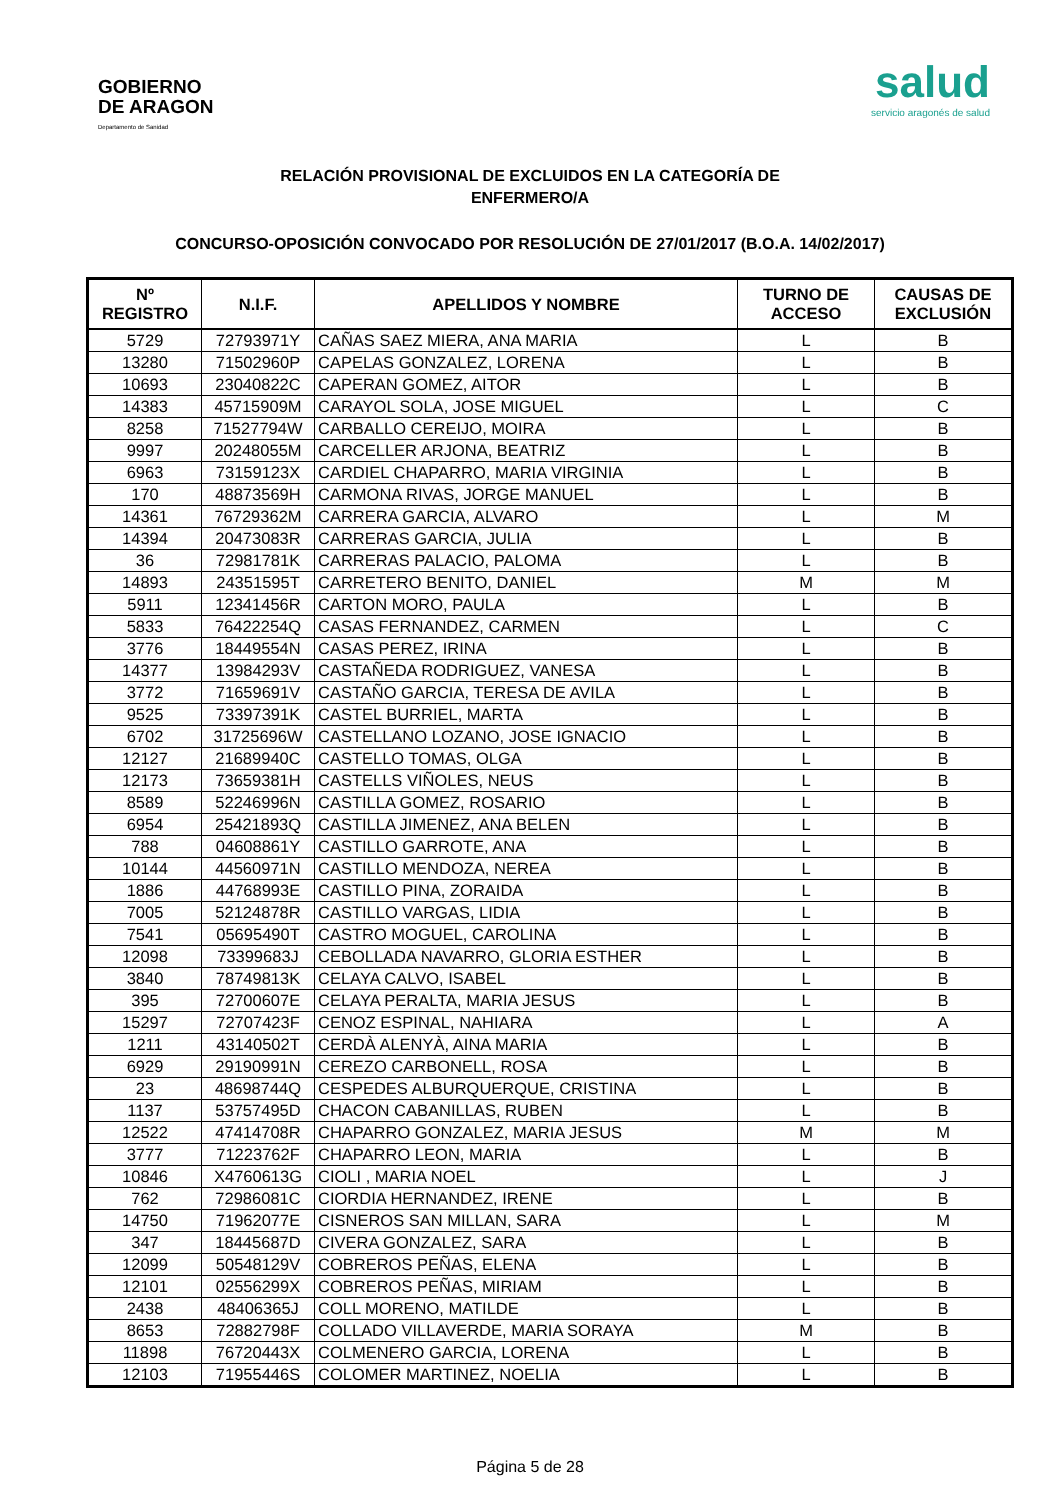GOBIERNO
DE ARAGON
Departamento de Sanidad
salud
servicio aragonés de salud
RELACIÓN PROVISIONAL DE EXCLUIDOS EN LA CATEGORÍA DE
ENFERMERO/A
CONCURSO-OPOSICIÓN CONVOCADO POR RESOLUCIÓN DE 27/01/2017 (B.O.A. 14/02/2017)
| Nº REGISTRO | N.I.F. | APELLIDOS Y NOMBRE | TURNO DE ACCESO | CAUSAS DE EXCLUSIÓN |
| --- | --- | --- | --- | --- |
| 5729 | 72793971Y | CAÑAS SAEZ MIERA, ANA MARIA | L | B |
| 13280 | 71502960P | CAPELAS GONZALEZ, LORENA | L | B |
| 10693 | 23040822C | CAPERAN GOMEZ, AITOR | L | B |
| 14383 | 45715909M | CARAYOL SOLA, JOSE MIGUEL | L | C |
| 8258 | 71527794W | CARBALLO CEREIJO, MOIRA | L | B |
| 9997 | 20248055M | CARCELLER ARJONA, BEATRIZ | L | B |
| 6963 | 73159123X | CARDIEL CHAPARRO, MARIA VIRGINIA | L | B |
| 170 | 48873569H | CARMONA RIVAS, JORGE MANUEL | L | B |
| 14361 | 76729362M | CARRERA GARCIA, ALVARO | L | M |
| 14394 | 20473083R | CARRERAS GARCIA, JULIA | L | B |
| 36 | 72981781K | CARRERAS PALACIO, PALOMA | L | B |
| 14893 | 24351595T | CARRETERO BENITO, DANIEL | M | M |
| 5911 | 12341456R | CARTON MORO, PAULA | L | B |
| 5833 | 76422254Q | CASAS FERNANDEZ, CARMEN | L | C |
| 3776 | 18449554N | CASAS PEREZ, IRINA | L | B |
| 14377 | 13984293V | CASTAÑEDA RODRIGUEZ, VANESA | L | B |
| 3772 | 71659691V | CASTAÑO GARCIA, TERESA DE AVILA | L | B |
| 9525 | 73397391K | CASTEL BURRIEL, MARTA | L | B |
| 6702 | 31725696W | CASTELLANO LOZANO, JOSE IGNACIO | L | B |
| 12127 | 21689940C | CASTELLO TOMAS, OLGA | L | B |
| 12173 | 73659381H | CASTELLS VIÑOLES, NEUS | L | B |
| 8589 | 52246996N | CASTILLA GOMEZ, ROSARIO | L | B |
| 6954 | 25421893Q | CASTILLA JIMENEZ, ANA BELEN | L | B |
| 788 | 04608861Y | CASTILLO GARROTE, ANA | L | B |
| 10144 | 44560971N | CASTILLO MENDOZA, NEREA | L | B |
| 1886 | 44768993E | CASTILLO PINA, ZORAIDA | L | B |
| 7005 | 52124878R | CASTILLO VARGAS, LIDIA | L | B |
| 7541 | 05695490T | CASTRO MOGUEL, CAROLINA | L | B |
| 12098 | 73399683J | CEBOLLADA NAVARRO, GLORIA ESTHER | L | B |
| 3840 | 78749813K | CELAYA CALVO, ISABEL | L | B |
| 395 | 72700607E | CELAYA PERALTA, MARIA JESUS | L | B |
| 15297 | 72707423F | CENOZ ESPINAL, NAHIARA | L | A |
| 1211 | 43140502T | CERDÀ ALENYÀ, AINA MARIA | L | B |
| 6929 | 29190991N | CEREZO CARBONELL, ROSA | L | B |
| 23 | 48698744Q | CESPEDES ALBURQUERQUE, CRISTINA | L | B |
| 1137 | 53757495D | CHACON CABANILLAS, RUBEN | L | B |
| 12522 | 47414708R | CHAPARRO GONZALEZ, MARIA JESUS | M | M |
| 3777 | 71223762F | CHAPARRO LEON, MARIA | L | B |
| 10846 | X4760613G | CIOLI , MARIA NOEL | L | J |
| 762 | 72986081C | CIORDIA HERNANDEZ, IRENE | L | B |
| 14750 | 71962077E | CISNEROS SAN MILLAN, SARA | L | M |
| 347 | 18445687D | CIVERA GONZALEZ, SARA | L | B |
| 12099 | 50548129V | COBREROS PEÑAS, ELENA | L | B |
| 12101 | 02556299X | COBREROS PEÑAS, MIRIAM | L | B |
| 2438 | 48406365J | COLL MORENO, MATILDE | L | B |
| 8653 | 72882798F | COLLADO VILLAVERDE, MARIA SORAYA | M | B |
| 11898 | 76720443X | COLMENERO GARCIA, LORENA | L | B |
| 12103 | 71955446S | COLOMER MARTINEZ, NOELIA | L | B |
Página 5 de 28